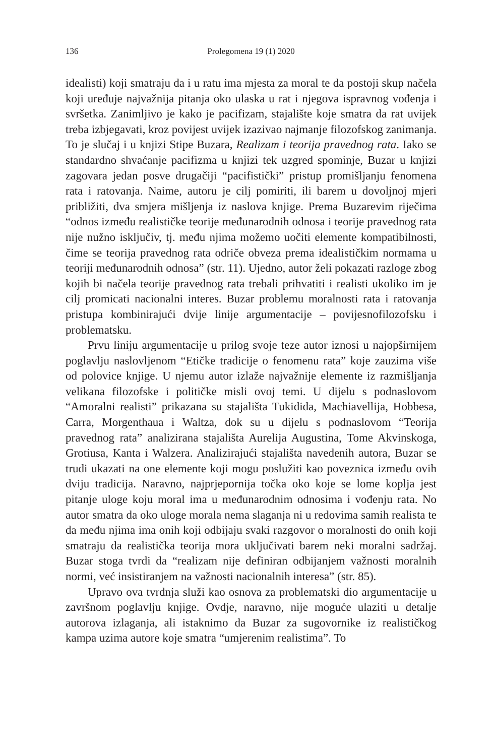136 Prolegomena 19 (1) 2020
idealisti) koji smatraju da i u ratu ima mjesta za moral te da postoji skup načela koji uređuje najvažnija pitanja oko ulaska u rat i njegova ispravnog vođenja i svršetka. Zanimljivo je kako je pacifizam, stajalište koje smatra da rat uvijek treba izbjegavati, kroz povijest uvijek izazivao najmanje filozofskog zanimanja. To je slučaj i u knjizi Stipe Buzara, Realizam i teorija pravednog rata. Iako se standardno shvaćanje pacifizma u knjizi tek uzgred spominje, Buzar u knjizi zagovara jedan posve drugačiji “pacifistički” pristup promišljanju fenomena rata i ratovanja. Naime, autoru je cilj pomiriti, ili barem u dovoljnoj mjeri približiti, dva smjera mišljenja iz naslova knjige. Prema Buzarevim riječima “odnos između realističke teorije međunarodnih odnosa i teorije pravednog rata nije nužno isključiv, tj. među njima možemo uočiti elemente kompatibilnosti, čime se teorija pravednog rata odriče obveza prema idealističkim normama u teoriji međunarodnih odnosa” (str. 11). Ujedno, autor želi pokazati razloge zbog kojih bi načela teorije pravednog rata trebali prihvatiti i realisti ukoliko im je cilj promicati nacionalni interes. Buzar problemu moralnosti rata i ratovanja pristupa kombinirajući dvije linije argumentacije – povijesnofilozofsku i problematsku.
Prvu liniju argumentacije u prilog svoje teze autor iznosi u najopširnijem poglavlju naslovljenom “Etičke tradicije o fenomenu rata” koje zauzima više od polovice knjige. U njemu autor izlaže najvažnije elemente iz razmišljanja velikana filozofske i političke misli ovoj temi. U dijelu s podnaslovom “Amoralni realisti” prikazana su stajališta Tukidida, Machiavellija, Hobbesa, Carra, Morgenthaua i Waltza, dok su u dijelu s podnaslovom “Teorija pravednog rata” analizirana stajališta Aurelija Augustina, Tome Akvinskoga, Grotiusa, Kanta i Walzera. Analizirajući stajališta navedenih autora, Buzar se trudi ukazati na one elemente koji mogu poslužiti kao poveznica između ovih dviju tradicija. Naravno, najprjepornija točka oko koje se lome koplja jest pitanje uloge koju moral ima u međunarodnim odnosima i vođenju rata. No autor smatra da oko uloge morala nema slaganja ni u redovima samih realista te da među njima ima onih koji odbijaju svaki razgovor o moralnosti do onih koji smatraju da realistička teorija mora uključivati barem neki moralni sadržaj. Buzar stoga tvrdi da “realizam nije definiran odbijanjem važnosti moralnih normi, već insistiranjem na važnosti nacionalnih interesa” (str. 85).
Upravo ova tvrdnja služi kao osnova za problematski dio argumentacije u završnom poglavlju knjige. Ovdje, naravno, nije moguće ulaziti u detalje autorova izlaganja, ali istaknimo da Buzar za sugovornike iz realističkog kampa uzima autore koje smatra “umjerenim realistima”. To